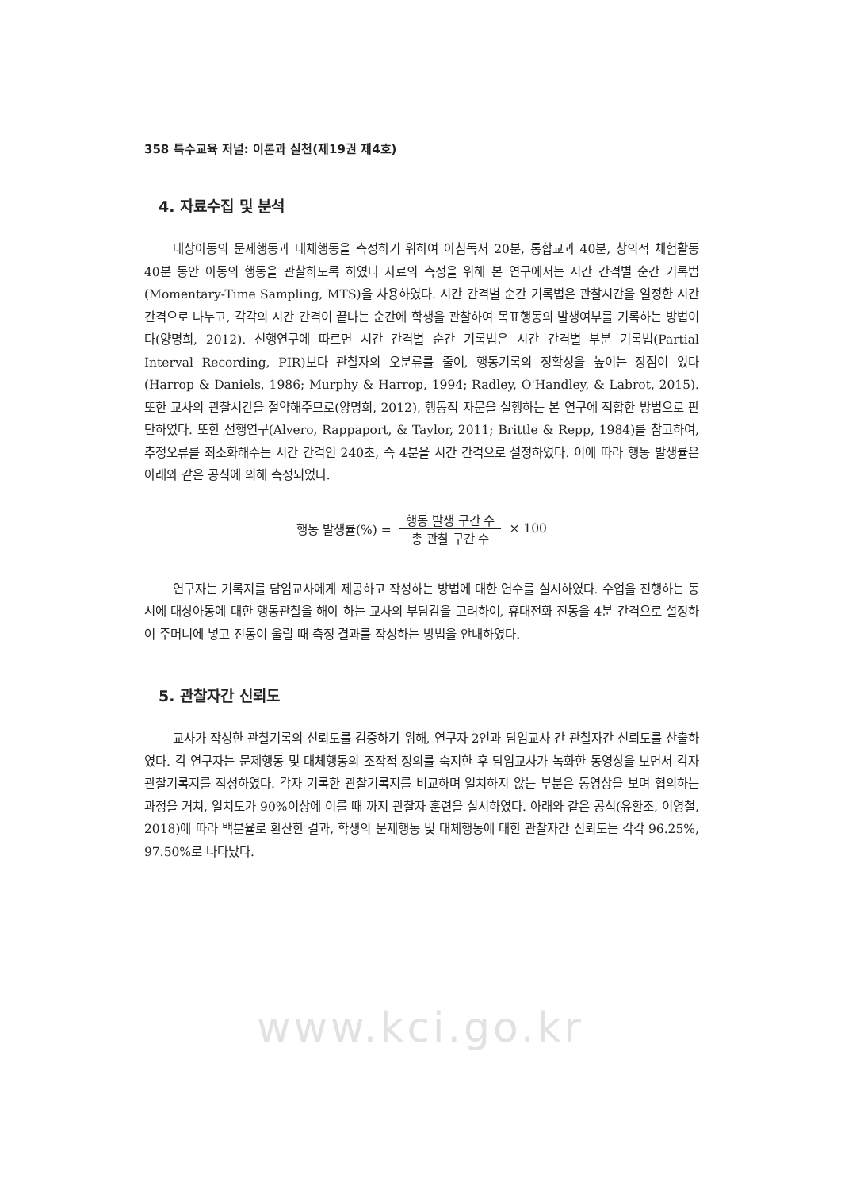358 특수교육 저널: 이론과 실천(제19권 제4호)
4. 자료수집 및 분석
대상아동의 문제행동과 대체행동을 측정하기 위하여 아침독서 20분, 통합교과 40분, 창의적 체험활동 40분 동안 아동의 행동을 관찰하도록 하였다 자료의 측정을 위해 본 연구에서는 시간 간격별 순간 기록법(Momentary-Time Sampling, MTS)을 사용하였다. 시간 간격별 순간 기록법은 관찰시간을 일정한 시간 간격으로 나누고, 각각의 시간 간격이 끝나는 순간에 학생을 관찰하여 목표행동의 발생여부를 기록하는 방법이다(양명희, 2012). 선행연구에 따르면 시간 간격별 순간 기록법은 시간 간격별 부분 기록법(Partial Interval Recording, PIR)보다 관찰자의 오분류를 줄여, 행동기록의 정확성을 높이는 장점이 있다(Harrop & Daniels, 1986; Murphy & Harrop, 1994; Radley, O'Handley, & Labrot, 2015). 또한 교사의 관찰시간을 절약해주므로(양명희, 2012), 행동적 자문을 실행하는 본 연구에 적합한 방법으로 판단하였다. 또한 선행연구(Alvero, Rappaport, & Taylor, 2011; Brittle & Repp, 1984)를 참고하여, 추정오류를 최소화해주는 시간 간격인 240초, 즉 4분을 시간 간격으로 설정하였다. 이에 따라 행동 발생률은 아래와 같은 공식에 의해 측정되었다.
행동 발생률(%) = 행동 발생 구간 수 총 관찰 구간 수 × 100
연구자는 기록지를 담임교사에게 제공하고 작성하는 방법에 대한 연수를 실시하였다. 수업을 진행하는 동시에 대상아동에 대한 행동관찰을 해야 하는 교사의 부담감을 고려하여, 휴대전화 진동을 4분 간격으로 설정하여 주머니에 넣고 진동이 울릴 때 측정 결과를 작성하는 방법을 안내하였다.
5. 관찰자간 신뢰도
교사가 작성한 관찰기록의 신뢰도를 검증하기 위해, 연구자 2인과 담임교사 간 관찰자간 신뢰도를 산출하였다. 각 연구자는 문제행동 및 대체행동의 조작적 정의를 숙지한 후 담임교사가 녹화한 동영상을 보면서 각자 관찰기록지를 작성하였다. 각자 기록한 관찰기록지를 비교하며 일치하지 않는 부분은 동영상을 보며 협의하는 과정을 거쳐, 일치도가 90%이상에 이를 때 까지 관찰자 훈련을 실시하였다. 아래와 같은 공식(유환조, 이영철, 2018)에 따라 백분율로 환산한 결과, 학생의 문제행동 및 대체행동에 대한 관찰자간 신뢰도는 각각 96.25%, 97.50%로 나타났다.
www.kci.go.kr